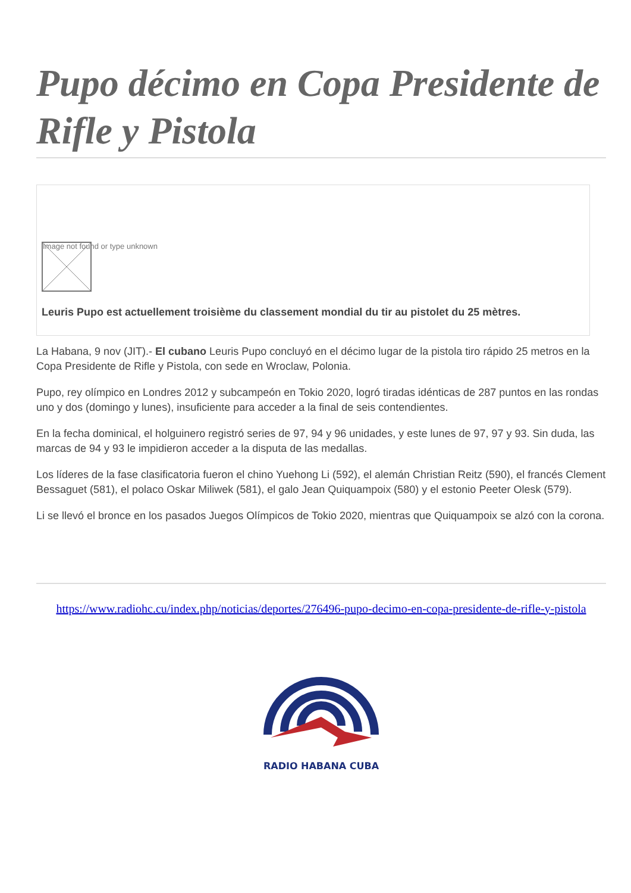Pupo décimo en Copa Presidente de Rifle y Pistola
Image not found or type unknown
Leuris Pupo est actuellement troisième du classement mondial du tir au pistolet du 25 mètres.
La Habana, 9 nov (JIT).- El cubano Leuris Pupo concluyó en el décimo lugar de la pistola tiro rápido 25 metros en la Copa Presidente de Rifle y Pistola, con sede en Wroclaw, Polonia.
Pupo, rey olímpico en Londres 2012 y subcampeón en Tokio 2020, logró tiradas idénticas de 287 puntos en las rondas uno y dos (domingo y lunes), insuficiente para acceder a la final de seis contendientes.
En la fecha dominical, el holguinero registró series de 97, 94 y 96 unidades, y este lunes de 97, 97 y 93. Sin duda, las marcas de 94 y 93 le impidieron acceder a la disputa de las medallas.
Los líderes de la fase clasificatoria fueron el chino Yuehong Li (592), el alemán Christian Reitz (590), el francés Clement Bessaguet (581), el polaco Oskar Miliwek (581), el galo Jean Quiquampoix (580) y el estonio Peeter Olesk (579).
Li se llevó el bronce en los pasados Juegos Olímpicos de Tokio 2020, mientras que Quiquampoix se alzó con la corona.
https://www.radiohc.cu/index.php/noticias/deportes/276496-pupo-decimo-en-copa-presidente-de-rifle-y-pistola
RADIO HABANA CUBA